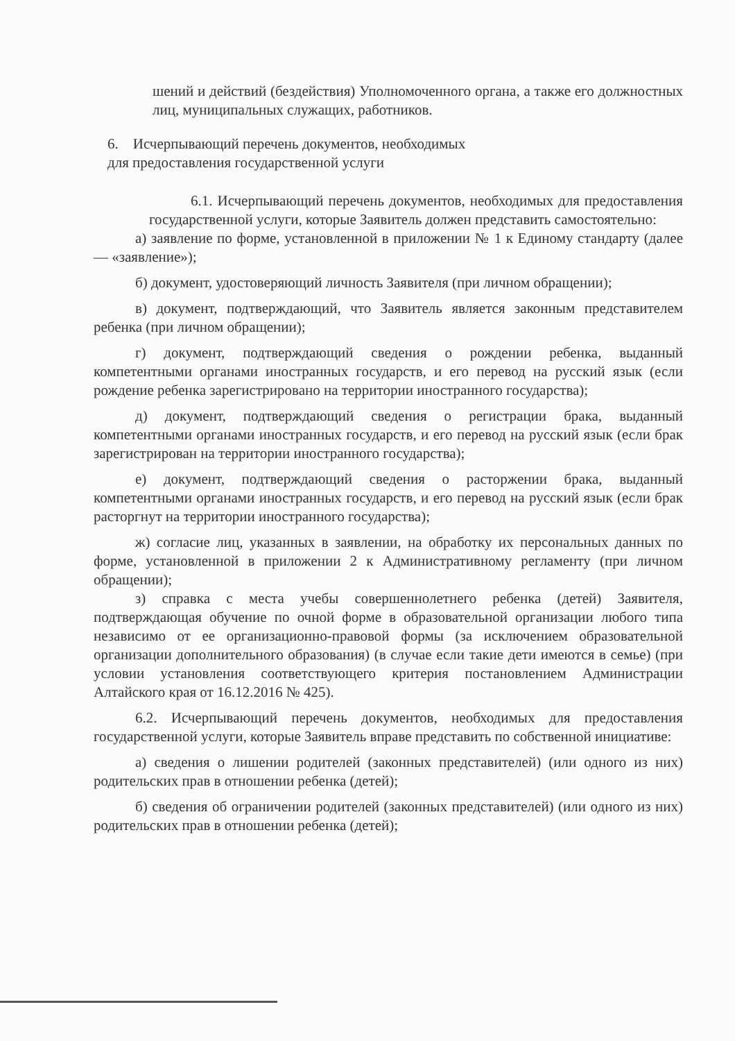шений и действий (бездействия) Уполномоченного органа, а также его должностных лиц, муниципальных служащих, работников.
6. Исчерпывающий перечень документов, необходимых
для предоставления государственной услуги
6.1. Исчерпывающий перечень документов, необходимых для предоставления государственной услуги, которые Заявитель должен представить самостоятельно:
а) заявление по форме, установленной в приложении № 1 к Единому стандарту (далее — «заявление»);
б) документ, удостоверяющий личность Заявителя (при личном обращении);
в) документ, подтверждающий, что Заявитель является законным представителем ребенка (при личном обращении);
г) документ, подтверждающий сведения о рождении ребенка, выданный компетентными органами иностранных государств, и его перевод на русский язык (если рождение ребенка зарегистрировано на территории иностранного государства);
д) документ, подтверждающий сведения о регистрации брака, выданный компетентными органами иностранных государств, и его перевод на русский язык (если брак зарегистрирован на территории иностранного государства);
е) документ, подтверждающий сведения о расторжении брака, выданный компетентными органами иностранных государств, и его перевод на русский язык (если брак расторгнут на территории иностранного государства);
ж) согласие лиц, указанных в заявлении, на обработку их персональных данных по форме, установленной в приложении 2 к Административному регламенту (при личном обращении);
з) справка с места учебы совершеннолетнего ребенка (детей) Заявителя, подтверждающая обучение по очной форме в образовательной организации любого типа независимо от ее организационно-правовой формы (за исключением образовательной организации дополнительного образования) (в случае если такие дети имеются в семье) (при условии установления соответствующего критерия постановлением Администрации Алтайского края от 16.12.2016 № 425).
6.2. Исчерпывающий перечень документов, необходимых для предоставления государственной услуги, которые Заявитель вправе представить по собственной инициативе:
а) сведения о лишении родителей (законных представителей) (или одного из них) родительских прав в отношении ребенка (детей);
б) сведения об ограничении родителей (законных представителей) (или одного из них) родительских прав в отношении ребенка (детей);